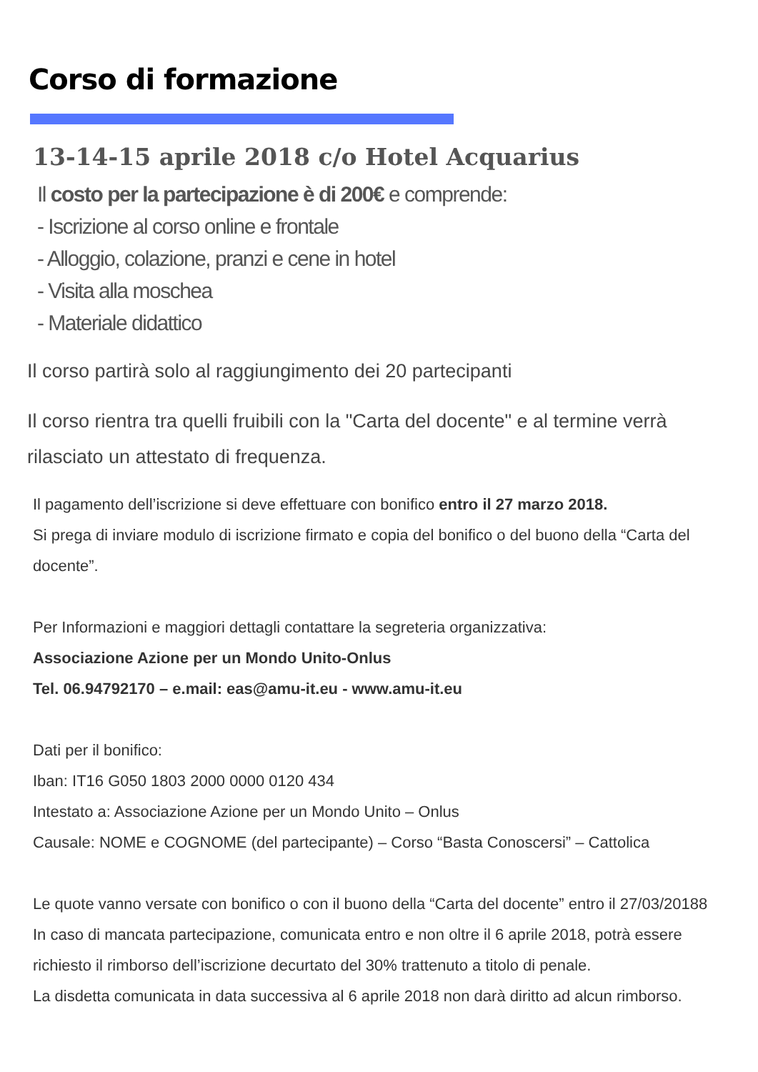Corso di formazione
13-14-15 aprile 2018 c/o Hotel Acquarius
Il costo per la partecipazione è di 200€ e comprende:
- Iscrizione al corso online e frontale
- Alloggio, colazione, pranzi e cene in hotel
- Visita alla moschea
- Materiale didattico
Il corso partirà solo al raggiungimento dei 20 partecipanti
Il corso rientra tra quelli fruibili con la "Carta del docente" e al termine verrà rilasciato un attestato di frequenza.
Il pagamento dell’iscrizione si deve effettuare con bonifico entro il 27 marzo 2018.
Si prega di inviare modulo di iscrizione firmato e copia del bonifico o del buono della “Carta del docente”.
Per Informazioni e maggiori dettagli contattare la segreteria organizzativa:
Associazione Azione per un Mondo Unito-Onlus
Tel. 06.94792170 – e.mail: eas@amu-it.eu - www.amu-it.eu
Dati per il bonifico:
Iban: IT16 G050 1803 2000 0000 0120 434
Intestato a: Associazione Azione per un Mondo Unito – Onlus
Causale: NOME e COGNOME (del partecipante) – Corso “Basta Conoscersi” – Cattolica
Le quote vanno versate con bonifico o con il buono della “Carta del docente” entro il 27/03/20188
In caso di mancata partecipazione, comunicata entro e non oltre il 6 aprile 2018, potrà essere richiesto il rimborso dell’iscrizione decurtato del 30% trattenuto a titolo di penale.
La disdetta comunicata in data successiva al 6 aprile 2018 non darà diritto ad alcun rimborso.